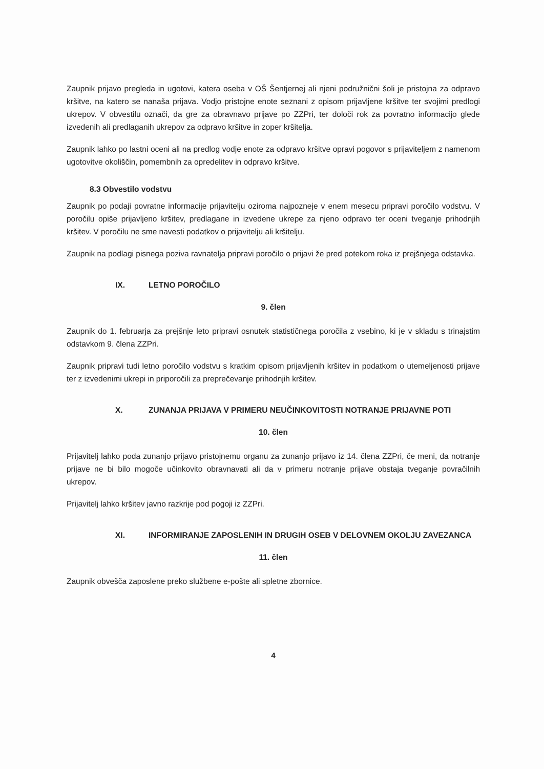Zaupnik prijavo pregleda in ugotovi, katera oseba v OŠ Šentjernej ali njeni podružnični šoli je pristojna za odpravo kršitve, na katero se nanaša prijava. Vodjo pristojne enote seznani z opisom prijavljene kršitve ter svojimi predlogi ukrepov. V obvestilu označi, da gre za obravnavo prijave po ZZPri, ter določi rok za povratno informacijo glede izvedenih ali predlaganih ukrepov za odpravo kršitve in zoper kršitelja.
Zaupnik lahko po lastni oceni ali na predlog vodje enote za odpravo kršitve opravi pogovor s prijaviteljem z namenom ugotovitve okoliščin, pomembnih za opredelitev in odpravo kršitve.
8.3 Obvestilo vodstvu
Zaupnik po podaji povratne informacije prijavitelju oziroma najpozneje v enem mesecu pripravi poročilo vodstvu. V poročilu opiše prijavljeno kršitev, predlagane in izvedene ukrepe za njeno odpravo ter oceni tveganje prihodnjih kršitev. V poročilu ne sme navesti podatkov o prijavitelju ali kršitelju.
Zaupnik na podlagi pisnega poziva ravnatelja pripravi poročilo o prijavi že pred potekom roka iz prejšnjega odstavka.
IX. LETNO POROČILO
9. člen
Zaupnik do 1. februarja za prejšnje leto pripravi osnutek statističnega poročila z vsebino, ki je v skladu s trinajstim odstavkom 9. člena ZZPri.
Zaupnik pripravi tudi letno poročilo vodstvu s kratkim opisom prijavljenih kršitev in podatkom o utemeljenosti prijave ter z izvedenimi ukrepi in priporočili za preprečevanje prihodnjih kršitev.
X. ZUNANJA PRIJAVA V PRIMERU NEUČINKOVITOSTI NOTRANJE PRIJAVNE POTI
10. člen
Prijavitelj lahko poda zunanjo prijavo pristojnemu organu za zunanjo prijavo iz 14. člena ZZPri, če meni, da notranje prijave ne bi bilo mogoče učinkovito obravnavati ali da v primeru notranje prijave obstaja tveganje povračilnih ukrepov.
Prijavitelj lahko kršitev javno razkrije pod pogoji iz ZZPri.
XI. INFORMIRANJE ZAPOSLENIH IN DRUGIH OSEB V DELOVNEM OKOLJU ZAVEZANCA
11. člen
Zaupnik obvešča zaposlene preko službene e-pošte ali spletne zbornice.
4